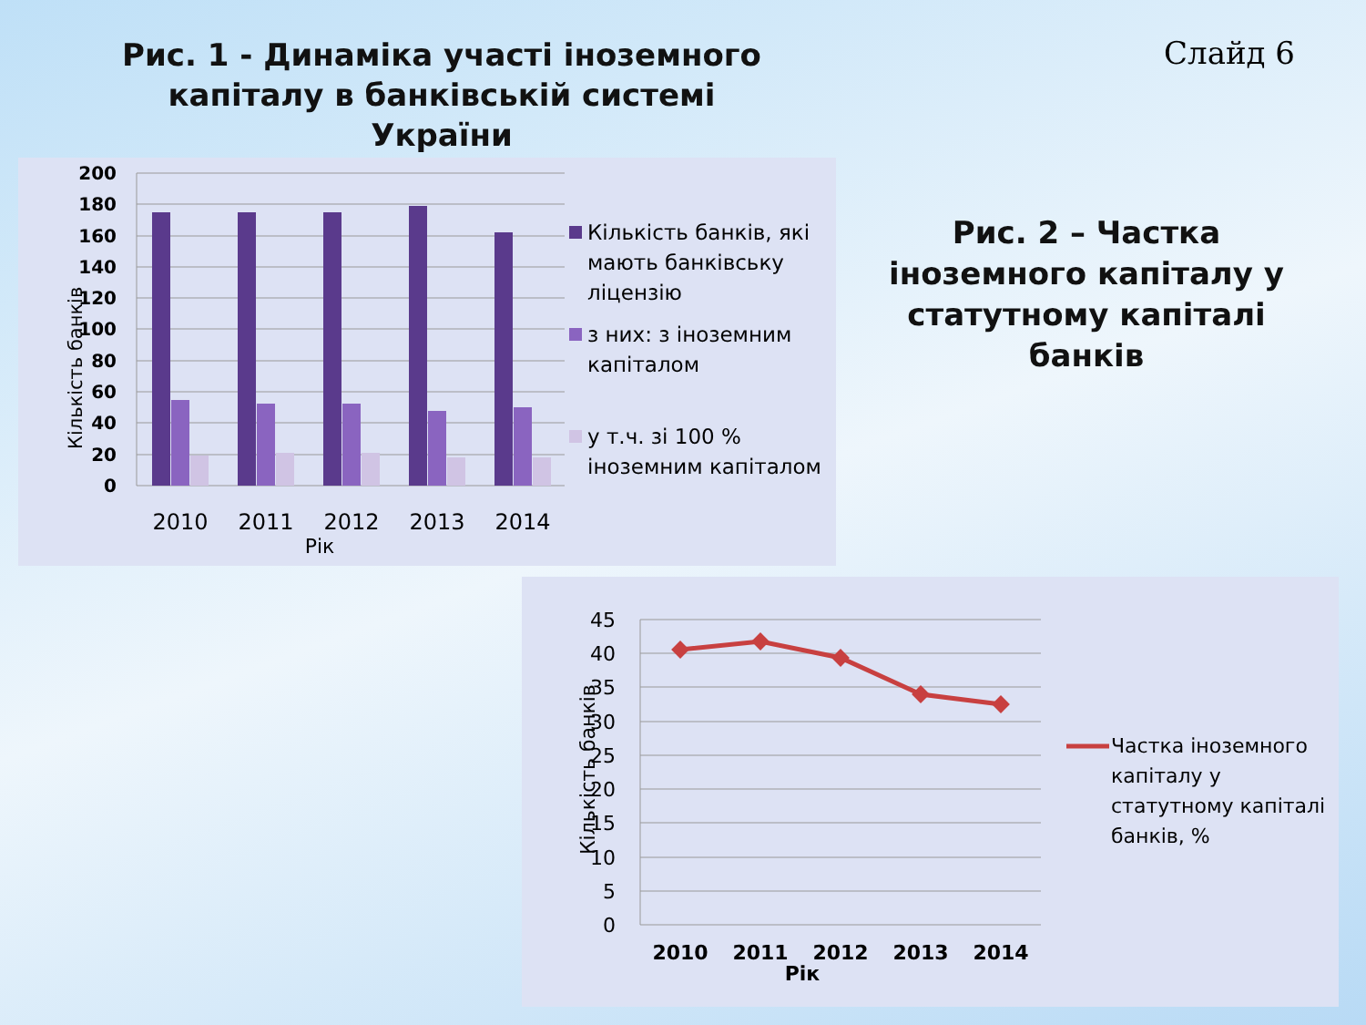Рис. 1 - Динаміка участі іноземного капіталу в банківській системі України
Слайд 6
Кількість банків
200
180
160
140
120
100
80
60
40
20
0
2010
2011
2012
2013
2014
Рік
Кількість банків, які
мають банківську
ліцензію
з них: з іноземним
капіталом
у т.ч. зі 100 %
іноземним капіталом
Рис. 2 – Частка іноземного капіталу у статутному капіталі банків
Кількість банків
45
40
35
30
25
20
15
10
5
0
2010
2011
2012
2013
2014
Рік
Частка іноземного
капіталу у
статутному капіталі
банків, %